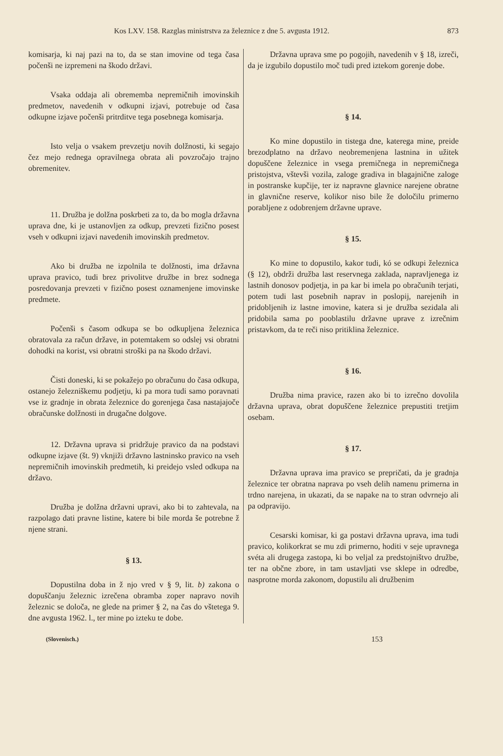Kos LXV. 158. Razglas ministrstva za železnice z dne 5. avgusta 1912. 873
komisarja, ki naj pazi na to, da se stan imovine od tega časa počenši ne izpremeni na škodo državi.
Vsaka oddaja ali obrememba nepremičnih imovinskih predmetov, navedenih v odkupni izjavi, potrebuje od časa odkupne izjave počenši pritrditve tega posebnega komisarja.
Isto velja o vsakem prevzetju novih dolžnosti, ki segajo čez mejo rednega opravilnega obrata ali povzročajo trajno obremenitev.
11. Družba je dolžna poskrbeti za to, da bo mogla državna uprava dne, ki je ustanovljen za odkup, prevzeti fizično posest vseh v odkupni izjavi navedenih imovinskih predmetov.
Ako bi družba ne izpolnila te dolžnosti, ima državna uprava pravico, tudi brez privolitve družbe in brez sodnega posredovanja prevzeti v fizično posest oznamenjene imovinske predmete.
Počenši s časom odkupa se bo odkupljena železnica obratovala za račun države, in potemtakem so odslej vsi obratni dohodki na korist, vsi obratni stroški pa na škodo državi.
Čisti doneski, ki se pokažejo po obračunu do časa odkupa, ostanejo železniškemu podjetju, ki pa mora tudi samo poravnati vse iz gradnje in obrata železnice do gorenjega časa nastajajoče obračunske dolžnosti in drugačne dolgove.
12. Državna uprava si pridržuje pravico da na podstavi odkupne izjave (št. 9) vknjiži državno lastninsko pravico na vseh nepremičnih imovinskih predmetih, ki preidejo vsled odkupa na državo.
Družba je dolžna državni upravi, ako bi to zahtevala, na razpolago dati pravne listine, katere bi bile morda še potrebne ž njene strani.
§ 13.
Dopustilna doba in ž njo vred v § 9, lit. b) zakona o dopuščanju železnic izrečena obramba zoper napravo novih železnic se določa, ne glede na primer § 2, na čas do vštetega 9. dne avgusta 1962. l., ter mine po izteku te dobe.
Državna uprava sme po pogojih, navedenih v § 18, izreči, da je izgubilo dopustilo moč tudi pred iztekom gorenje dobe.
§ 14.
Ko mine dopustilo in tistega dne, katerega mine, preide brezodplatno na državo neobremenjena lastnina in užitek dopuščene železnice in vsega premičnega in nepremičnega pristojstva, vštevši vozila, zaloge gradiva in blagajnične zaloge in postranske kupčije, ter iz napravne glavnice narejene obratne in glavnične reserve, kolikor niso bile že določilu primerno porabljene z odobrenjem državne uprave.
§ 15.
Ko mine to dopustilo, kakor tudi, kó se odkupi železnica (§ 12), obdrži družba last reservnega zaklada, napravljenega iz lastnih donosov podjetja, in pa kar bi imela po obračunih terjati, potem tudi last posebnih naprav in poslopij, narejenih in pridobljenih iz lastne imovine, katera si je družba sezidala ali pridobila sama po pooblastilu državne uprave z izrečnim pristavkom, da te reči niso pritiklina železnice.
§ 16.
Družba nima pravice, razen ako bi to izrečno dovolila državna uprava, obrat dopuščene železnice prepustiti tretjim osebam.
§ 17.
Državna uprava ima pravico se prepričati, da je gradnja železnice ter obratna naprava po vseh delih namenu primerna in trdno narejena, in ukazati, da se napake na to stran odvrnejo ali pa odpravijo.
Cesarski komisar, ki ga postavi državna uprava, ima tudi pravico, kolikorkrat se mu zdi primerno, hoditi v seje upravnega svéta ali drugega zastopa, ki bo veljal za predstojništvo družbe, ter na občne zbore, in tam ustavljati vse sklepe in odredbe, nasprotne morda zakonom, dopustilu ali družbenim
(Slovenisch.) 153